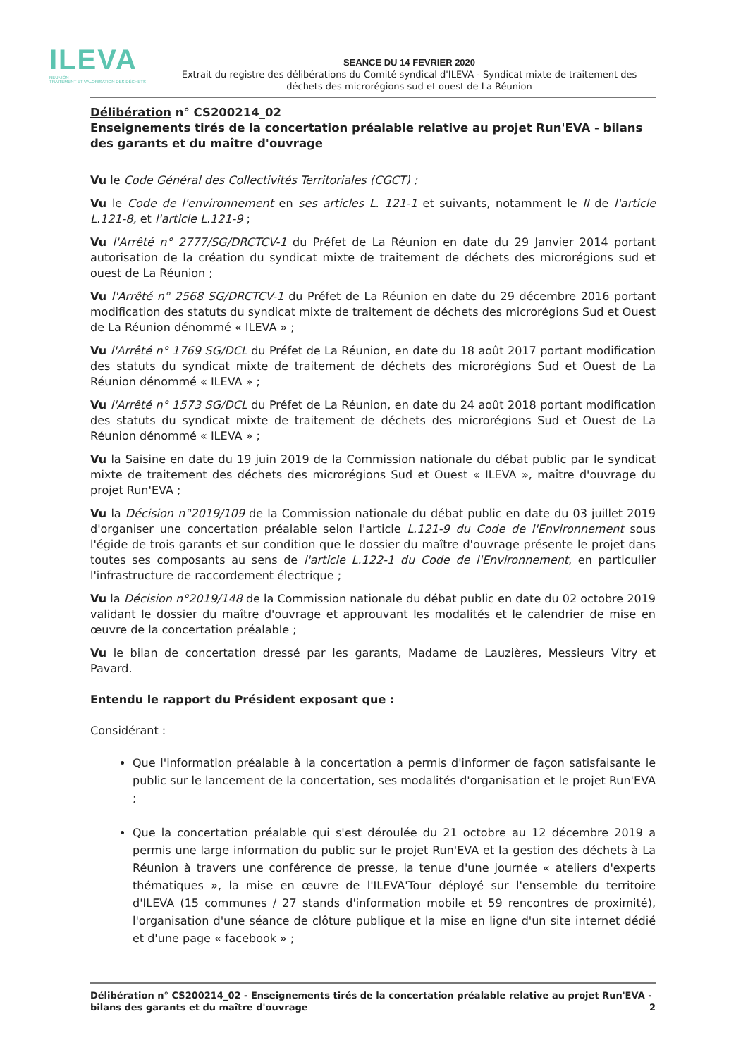ILEVA
RÉUNION
TRAITEMENT ET VALORISATION DES DÉCHETS
SEANCE DU 14 FEVRIER 2020
Extrait du registre des délibérations du Comité syndical d'ILEVA - Syndicat mixte de traitement des déchets des microrégions sud et ouest de La Réunion
Délibération n° CS200214_02
Enseignements tirés de la concertation préalable relative au projet Run'EVA - bilans des garants et du maître d'ouvrage
Vu le Code Général des Collectivités Territoriales (CGCT) ;
Vu le Code de l'environnement en ses articles L. 121-1 et suivants, notamment le II de l'article L.121-8, et l'article L.121-9 ;
Vu l'Arrêté n° 2777/SG/DRCTCV-1 du Préfet de La Réunion en date du 29 Janvier 2014 portant autorisation de la création du syndicat mixte de traitement de déchets des microrégions sud et ouest de La Réunion ;
Vu l'Arrêté n° 2568 SG/DRCTCV-1 du Préfet de La Réunion en date du 29 décembre 2016 portant modification des statuts du syndicat mixte de traitement de déchets des microrégions Sud et Ouest de La Réunion dénommé « ILEVA » ;
Vu l'Arrêté n° 1769 SG/DCL du Préfet de La Réunion, en date du 18 août 2017 portant modification des statuts du syndicat mixte de traitement de déchets des microrégions Sud et Ouest de La Réunion dénommé « ILEVA » ;
Vu l'Arrêté n° 1573 SG/DCL du Préfet de La Réunion, en date du 24 août 2018 portant modification des statuts du syndicat mixte de traitement de déchets des microrégions Sud et Ouest de La Réunion dénommé « ILEVA » ;
Vu la Saisine en date du 19 juin 2019 de la Commission nationale du débat public par le syndicat mixte de traitement des déchets des microrégions Sud et Ouest « ILEVA », maître d'ouvrage du projet Run'EVA ;
Vu la Décision n°2019/109 de la Commission nationale du débat public en date du 03 juillet 2019 d'organiser une concertation préalable selon l'article L.121-9 du Code de l'Environnement sous l'égide de trois garants et sur condition que le dossier du maître d'ouvrage présente le projet dans toutes ses composants au sens de l'article L.122-1 du Code de l'Environnement, en particulier l'infrastructure de raccordement électrique ;
Vu la Décision n°2019/148 de la Commission nationale du débat public en date du 02 octobre 2019 validant le dossier du maître d'ouvrage et approuvant les modalités et le calendrier de mise en œuvre de la concertation préalable ;
Vu le bilan de concertation dressé par les garants, Madame de Lauzières, Messieurs Vitry et Pavard.
Entendu le rapport du Président exposant que :
Considérant :
Que l'information préalable à la concertation a permis d'informer de façon satisfaisante le public sur le lancement de la concertation, ses modalités d'organisation et le projet Run'EVA ;
Que la concertation préalable qui s'est déroulée du 21 octobre au 12 décembre 2019 a permis une large information du public sur le projet Run'EVA et la gestion des déchets à La Réunion à travers une conférence de presse, la tenue d'une journée « ateliers d'experts thématiques », la mise en œuvre de l'ILEVA'Tour déployé sur l'ensemble du territoire d'ILEVA (15 communes / 27 stands d'information mobile et 59 rencontres de proximité), l'organisation d'une séance de clôture publique et la mise en ligne d'un site internet dédié et d'une page « facebook » ;
Délibération n° CS200214_02 - Enseignements tirés de la concertation préalable relative au projet Run'EVA - bilans des garants et du maître d'ouvrage 2